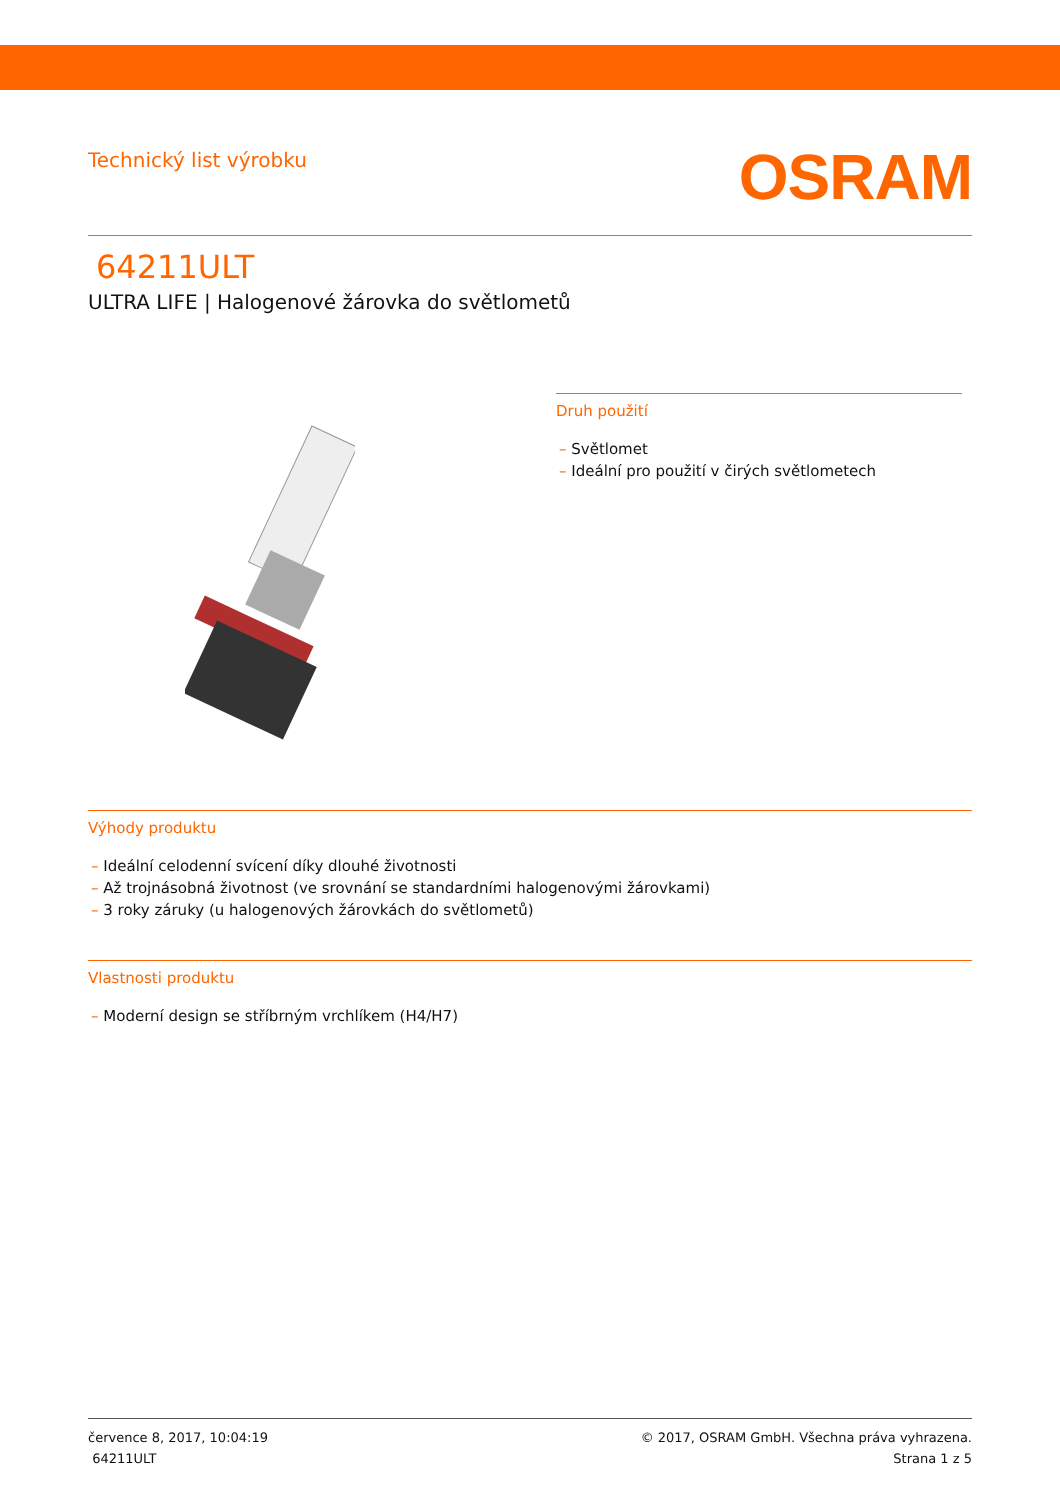Technický list výrobku
OSRAM
64211ULT
ULTRA LIFE | Halogenové žárovka do světlometů
Druh použití
– Světlomet
– Ideální pro použití v čirých světlometech
Výhody produktu
– Ideální celodenní svícení díky dlouhé životnosti
– Až trojnásobná životnost (ve srovnání se standardními halogenovými žárovkami)
– 3 roky záruky (u halogenových žárovkách do světlometů)
Vlastnosti produktu
– Moderní design se stříbrným vrchlíkem (H4/H7)
července 8, 2017, 10:04:19
64211ULT
© 2017, OSRAM GmbH. Všechna práva vyhrazena.
Strana 1 z 5